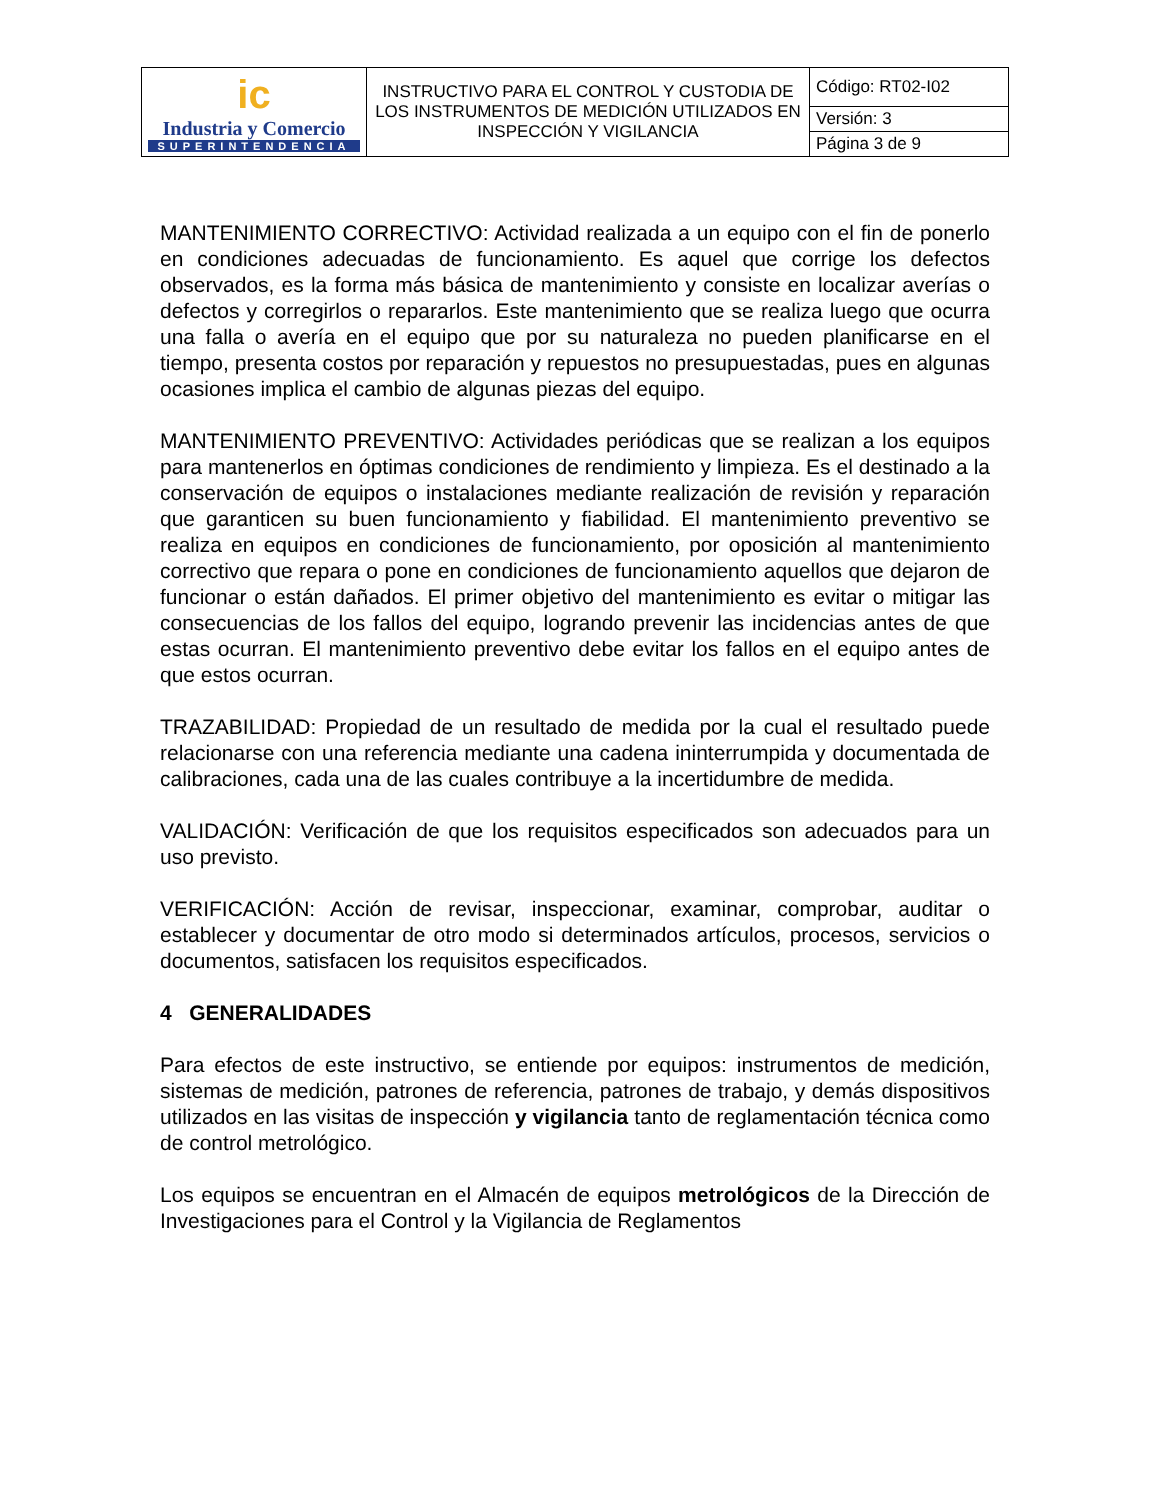| ic Industria y Comercio SUPERINTENDENCIA | INSTRUCTIVO PARA EL CONTROL Y CUSTODIA DE LOS INSTRUMENTOS DE MEDICIÓN UTILIZADOS EN INSPECCIÓN Y VIGILANCIA | Código: RT02-I02 |
| | | Versión: 3 |
| | | Página 3 de 9 |
MANTENIMIENTO CORRECTIVO: Actividad realizada a un equipo con el fin de ponerlo en condiciones adecuadas de funcionamiento. Es aquel que corrige los defectos observados, es la forma más básica de mantenimiento y consiste en localizar averías o defectos y corregirlos o repararlos. Este mantenimiento que se realiza luego que ocurra una falla o avería en el equipo que por su naturaleza no pueden planificarse en el tiempo, presenta costos por reparación y repuestos no presupuestadas, pues en algunas ocasiones implica el cambio de algunas piezas del equipo.
MANTENIMIENTO PREVENTIVO: Actividades periódicas que se realizan a los equipos para mantenerlos en óptimas condiciones de rendimiento y limpieza. Es el destinado a la conservación de equipos o instalaciones mediante realización de revisión y reparación que garanticen su buen funcionamiento y fiabilidad. El mantenimiento preventivo se realiza en equipos en condiciones de funcionamiento, por oposición al mantenimiento correctivo que repara o pone en condiciones de funcionamiento aquellos que dejaron de funcionar o están dañados. El primer objetivo del mantenimiento es evitar o mitigar las consecuencias de los fallos del equipo, logrando prevenir las incidencias antes de que estas ocurran. El mantenimiento preventivo debe evitar los fallos en el equipo antes de que estos ocurran.
TRAZABILIDAD: Propiedad de un resultado de medida por la cual el resultado puede relacionarse con una referencia mediante una cadena ininterrumpida y documentada de calibraciones, cada una de las cuales contribuye a la incertidumbre de medida.
VALIDACIÓN: Verificación de que los requisitos especificados son adecuados para un uso previsto.
VERIFICACIÓN: Acción de revisar, inspeccionar, examinar, comprobar, auditar o establecer y documentar de otro modo si determinados artículos, procesos, servicios o documentos, satisfacen los requisitos especificados.
4 GENERALIDADES
Para efectos de este instructivo, se entiende por equipos: instrumentos de medición, sistemas de medición, patrones de referencia, patrones de trabajo, y demás dispositivos utilizados en las visitas de inspección y vigilancia tanto de reglamentación técnica como de control metrológico.
Los equipos se encuentran en el Almacén de equipos metrológicos de la Dirección de Investigaciones para el Control y la Vigilancia de Reglamentos